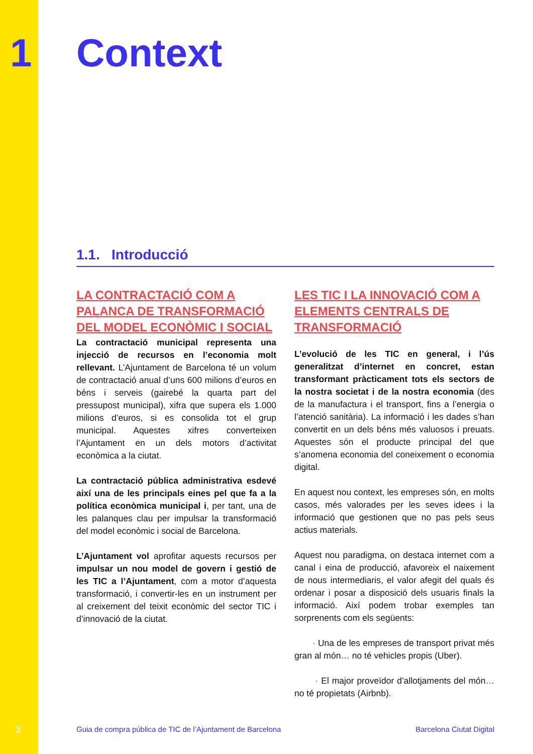1
Context
1.1. Introducció
LA CONTRACTACIÓ COM A PALANCA DE TRANSFORMACIÓ DEL MODEL ECONÒMIC I SOCIAL
La contractació municipal representa una injecció de recursos en l’economia molt rellevant. L’Ajuntament de Barcelona té un volum de contractació anual d’uns 600 milions d’euros en béns i serveis (gairebé la quarta part del pressupost municipal), xifra que supera els 1.000 milions d’euros, si es consolida tot el grup municipal. Aquestes xifres converteixen l’Ajuntament en un dels motors d’activitat econòmica a la ciutat.
La contractació pública administrativa esdevé així una de les principals eines pel que fa a la política econòmica municipal i, per tant, una de les palanques clau per impulsar la transformació del model econòmic i social de Barcelona.
L’Ajuntament vol aprofitar aquests recursos per impulsar un nou model de govern i gestió de les TIC a l’Ajuntament, com a motor d’aquesta transformació, i convertir-les en un instrument per al creixement del teixit econòmic del sector TIC i d’innovació de la ciutat.
LES TIC I LA INNOVACIÓ COM A ELEMENTS CENTRALS DE TRANSFORMACIÓ
L’evolució de les TIC en general, i l’ús generalitzat d’internet en concret, estan transformant pràcticament tots els sectors de la nostra societat i de la nostra economia (des de la manufactura i el transport, fins a l’energia o l’atenció sanitària). La informació i les dades s’han convertit en un dels béns més valuosos i preuats. Aquestes són el producte principal del que s’anomena economia del coneixement o economia digital.
En aquest nou context, les empreses són, en molts casos, més valorades per les seves idees i la informació que gestionen que no pas pels seus actius materials.
Aquest nou paradigma, on destaca internet com a canal i eina de producció, afavoreix el naixement de nous intermediaris, el valor afegit del quals és ordenar i posar a disposició dels usuaris finals la informació. Així podem trobar exemples tan sorprenents com els següents:
· Una de les empreses de transport privat més gran al món… no té vehicles propis (Uber).
· El major proveïdor d’allotjaments del món… no té propietats (Airbnb).
3 Guia de compra pública de TIC de l’Ajuntament de Barcelona Barcelona Ciutat Digital